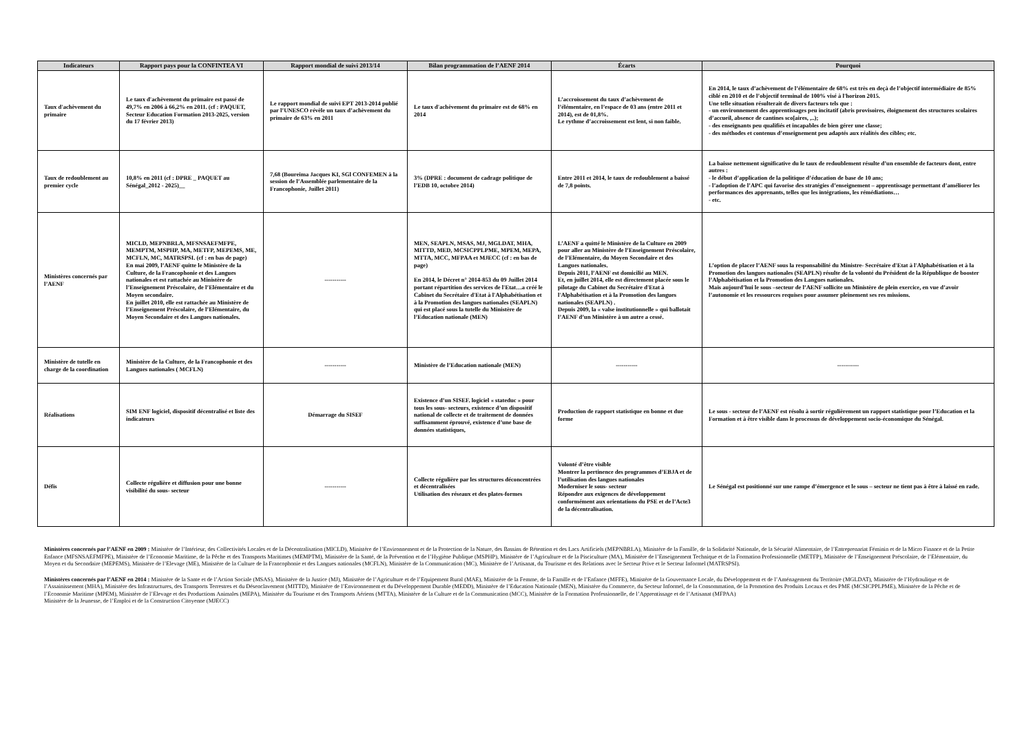| Indicateurs | Rapport pays pour la CONFINTEA VI | Rapport mondial de suivi 2013/14 | Bilan programmation de l’AENF 2014 | Écarts | Pourquoi |
| --- | --- | --- | --- | --- | --- |
| Taux d'achèvement du primaire | Le taux d'achèvement du primaire est passé de 49,7% en 2006 à 66,2% en 2011. (cf : PAQUET, Secteur Education Formation 2013-2025, version du 17 février 2013) | Le rapport mondial de suivi EPT 2013-2014 publié par l’UNESCO révèle un taux d’achèvement du primaire de 63% en 2011 | Le taux d'achèvement du primaire est de 68% en 2014 | L’accroissement du taux d’achèvement de l’élémentaire, en l’espace de 03 ans (entre 2011 et 2014), est de 01,8%. Le rythme d’accroissement est lent, si non faible. | En 2014, le taux d’achèvement de l’élémentaire de 68% est très en deçà de l’objectif intermédiaire de 85% ciblé en 2010 et de l’objectif terminal de 100% visé à l'horizon 2015. Une telle situation résulterait de divers facteurs tels que : - un environnement des apprentissages peu incitatif (abris provisoires, éloignement des structures scolaires d’accueil, absence de cantines sco[aires, ,..); - des enseignants peu qualifiés et incapables de bien gérer une classe; - des méthodes et contenus d’enseignement peu adaptés aux réalités des cibles; etc. |
| Taux de redoublement au premier cycle | 10,8% en 2011 (cf : DPRE _ PAQUET au Sénégal_2012 - 2025)__ | 7,68 (Boureima Jacques KI, SGl CONFEMEN à la session de l’Assemblée parlementaire de la Francophonie, Juillet 2011) | 3% (DPRE : document de cadrage politique de l’EDB 10, octobre 2014) | Entre 2011 et 2014, le taux de redoublement a baissé de 7,8 points. | La baisse nettement significative du le taux de redoublement résulte d’un ensemble de facteurs dont, entre autres : - le début d’application de la politique d’éducation de base de 10 ans; - l’adoption de l’APC qui favorise des stratégies d’enseignement – apprentissage permettant d’améliorer les performances des apprenants, telles que les intégrations, les rémédiations… - etc. |
| Ministères concernés par l’AENF | MICLD, MEPNBRLA, MFSNSAEFMFPE, MEMPTM, MSPHP, MA, METFP, MEPEMS, ME, MCFLN, MC, MATRSPSI. (cf : en bas de page) En mai 2009, l’AENF quitte le Ministère de la Culture, de la Francophonie et des Langues nationales et est rattachée au Ministère de l’Enseignement Préscolaire, de l’Elémentaire et du Moyen secondaire. En juillet 2010, elle est rattachée au Ministère de l’Enseignement Préscolaire, de l’Elémentaire, du Moyen Secondaire et des Langues nationales. | ----------- | MEN, SEAPLN, MSAS, MJ, MGLDAT, MHA, MITTD, MED, MCSICPPLPME, MPEM, MEPA, MTTA, MCC, MFPAA et MJECC (cf : en bas de page) En 2014, le Décret n° 2014-853 du 09 Juillet 2014 portant répartition des services de l'Etat…a créé le Cabinet du Secrétaire d'Etat à l'Alphabétisation et à la Promotion des langues nationales (SEAPLN) qui est placé sous la tutelle du Ministère de l’Education nationale (MEN) | L’AENF a quitté le Ministère de la Culture en 2009 pour aller au Ministère de l’Enseignement Préscolaire, de l’Elémentaire, du Moyen Secondaire et des Langues nationales. Depuis 2011, l’AENF est domicilié au MEN. Et, en juillet 2014, elle est directement placée sous le pilotage du Cabinet du Secrétaire d'Etat à l'Alphabétisation et à la Promotion des langues nationales (SEAPLN) . Depuis 2009, la « valse institutionnelle » qui ballotait l’AENF d’un Ministère à un autre a cessé. | L’option de placer l’AENF sous la responsabilité du Ministre- Secrétaire d'Etat à l'Alphabétisation et à la Promotion des langues nationales (SEAPLN) résulte de la volonté du Président de la République de booster l’Alphabétisation et la Promotion des Langues nationales. Mais aujourd’hui le sous –secteur de l’AENF sollicite un Ministère de plein exercice, en vue d’avoir l’autonomie et les ressources requises pour assumer pleinement ses res missions. |
| Ministère de tutelle en charge de la coordination | Ministère de la Culture, de la Francophonie et des Langues nationales ( MCFLN) | ----------- | Ministère de l’Education nationale (MEN) | ----------- | ----------- |
| Réalisations | SIM ENF logiciel, dispositif décentralisé et liste des indicateurs | Démarrage du SISEF | Existence d’un SISEF. logiciel « stateduc » pour tous les sous- secteurs, existence d’un dispositif national de collecte et de traitement de données suffisamment éprouvé, existence d’une base de données statistiques, | Production de rapport statistique en bonne et due forme | Le sous - secteur de l’AENF est résolu à sortir régulièrement un rapport statistique pour l’Education et la Formation et à être visible dans le processus de développement socio-économique du Sénégal. |
| Défis | Collecte régulière et diffusion pour une bonne visibilité du sous- secteur | ----------- | Collecte régulière par les structures déconcentrées et décentralisées Utilisation des réseaux et des plates-formes | Volonté d’être visible Montrer la pertinence des programmes d’EBJA et de l’utilisation des langues nationales Moderniser le sous- secteur Répondre aux exigences de développement conformément aux orientations du PSE et de l’Acte3 de la décentralisation. | Le Sénégal est positionné sur une rampe d’émergence et le sous – secteur ne tient pas à être à laissé en rade. |
Ministères concernés par l’AENF en 2009 : Ministère de l’Intérieur, des Collectivités Locales et de la Décentralisation (MICLD), Ministère de l’Environnement et de la Protection de la Nature, des Bassins de Rétention et des Lacs Artificiels (MEPNBRLA), Ministère de la Famille, de la Solidarité Nationale, de la Sécurité Alimentaire, de l’Entreprenariat Féminin et de la Micro Finance et de la Petite Enfance (MFSNSAEFMFPE), Ministère de l’Economie Maritime, de la Pêche et des Transports Maritimes (MEMPTM), Ministère de la Santé, de la Prévention et de l’Hygiène Publique (MSPHP), Ministère de l’Agriculture et de la Pisciculture (MA), Ministère de l’Enseignement Technique et de la Formation Professionnelle (METFP), Ministère de l’Enseignement Préscolaire, de l’Elémentaire, du Moyen et du Secondaire (MEPEMS), Ministère de l’Elevage (ME), Ministère de la Culture de la Francophonie et des Langues nationales (MCFLN), Ministère de la Communication (MC), Ministère de l’Artisanat, du Tourisme et des Relations avec le Secteur Prive et le Secteur Informel (MATRSPSI).
Ministères concernés par l’AENF en 2014 : Ministère de la Sante et de l’Action Sociale (MSAS), Ministère de la Justice (MJ), Ministère de l’Agriculture et de l’Equipement Rural (MAE), Ministère de la Femme, de la Famille et de l’Enfance (MFFE), Ministère de la Gouvernance Locale, du Développement et de l’Aménagement du Territoire (MGLDAT), Ministère de l’Hydraulique et de l’Assainissement (MHA), Ministère des Infrastructures, des Transports Terrestres et du Désenclavement (MITTD), Ministère de l’Environnement et du Développement Durable (MEDD), Ministère de l’Education Nationale (MEN), Ministère du Commerce, du Secteur Informel, de la Consommation, de la Promotion des Produits Locaux et des PME (MCSICPPLPME), Ministère de la Pêche et de l’Economie Maritime (MPEM), Ministère de l’Elevage et des Productions Animales (MEPA), Ministère du Tourisme et des Transports Aériens (MTTA), Ministère de la Culture et de la Communication (MCC), Ministère de la Formation Professionnelle, de l’Apprentissage et de l’Artisanat (MFPAA)
Ministère de la Jeunesse, de l’Emploi et de la Construction Citoyenne (MJECC)